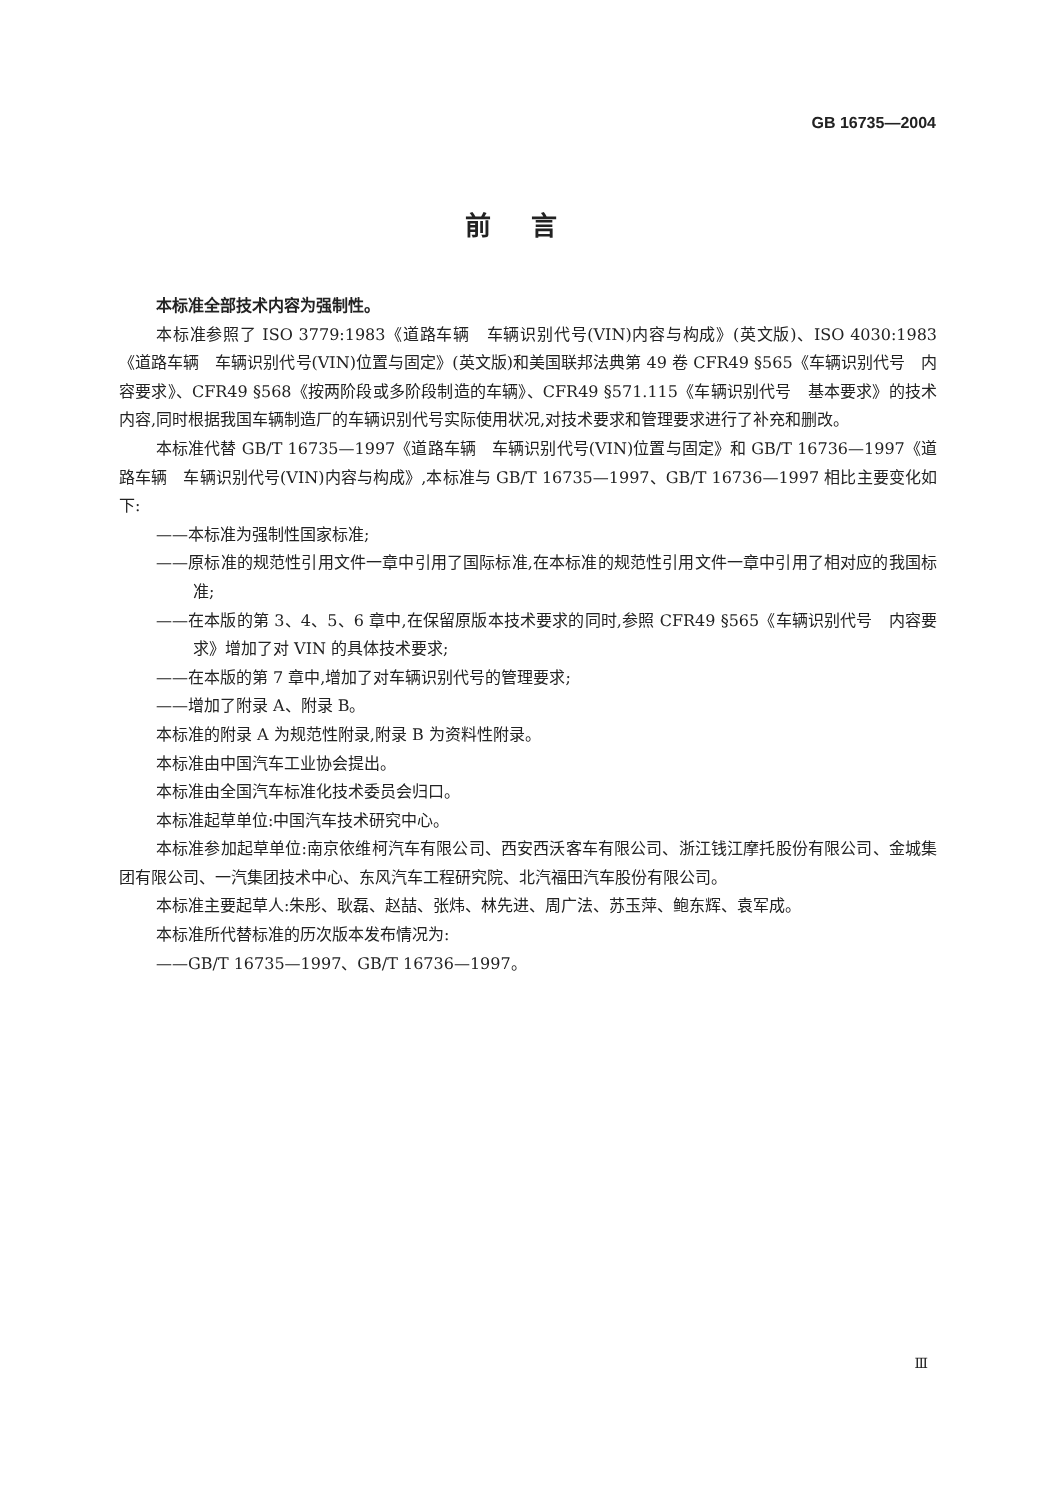GB 16735—2004
前言
本标准全部技术内容为强制性。
本标准参照了 ISO 3779:1983《道路车辆　车辆识别代号(VIN)内容与构成》(英文版)、ISO 4030:1983《道路车辆　车辆识别代号(VIN)位置与固定》(英文版)和美国联邦法典第 49 卷 CFR49 §565《车辆识别代号　内容要求》、CFR49 §568《按两阶段或多阶段制造的车辆》、CFR49 §571.115《车辆识别代号　基本要求》的技术内容,同时根据我国车辆制造厂的车辆识别代号实际使用状况,对技术要求和管理要求进行了补充和删改。
本标准代替 GB/T 16735—1997《道路车辆　车辆识别代号(VIN)位置与固定》和 GB/T 16736—1997《道路车辆　车辆识别代号(VIN)内容与构成》,本标准与 GB/T 16735—1997、GB/T 16736—1997 相比主要变化如下:
——本标准为强制性国家标准;
——原标准的规范性引用文件一章中引用了国际标准,在本标准的规范性引用文件一章中引用了相对应的我国标准;
——在本版的第 3、4、5、6 章中,在保留原版本技术要求的同时,参照 CFR49 §565《车辆识别代号　内容要求》增加了对 VIN 的具体技术要求;
——在本版的第 7 章中,增加了对车辆识别代号的管理要求;
——增加了附录 A、附录 B。
本标准的附录 A 为规范性附录,附录 B 为资料性附录。
本标准由中国汽车工业协会提出。
本标准由全国汽车标准化技术委员会归口。
本标准起草单位:中国汽车技术研究中心。
本标准参加起草单位:南京依维柯汽车有限公司、西安西沃客车有限公司、浙江钱江摩托股份有限公司、金城集团有限公司、一汽集团技术中心、东风汽车工程研究院、北汽福田汽车股份有限公司。
本标准主要起草人:朱彤、耿磊、赵喆、张炜、林先进、周广法、苏玉萍、鲍东辉、袁军成。
本标准所代替标准的历次版本发布情况为:
——GB/T 16735—1997、GB/T 16736—1997。
Ⅲ